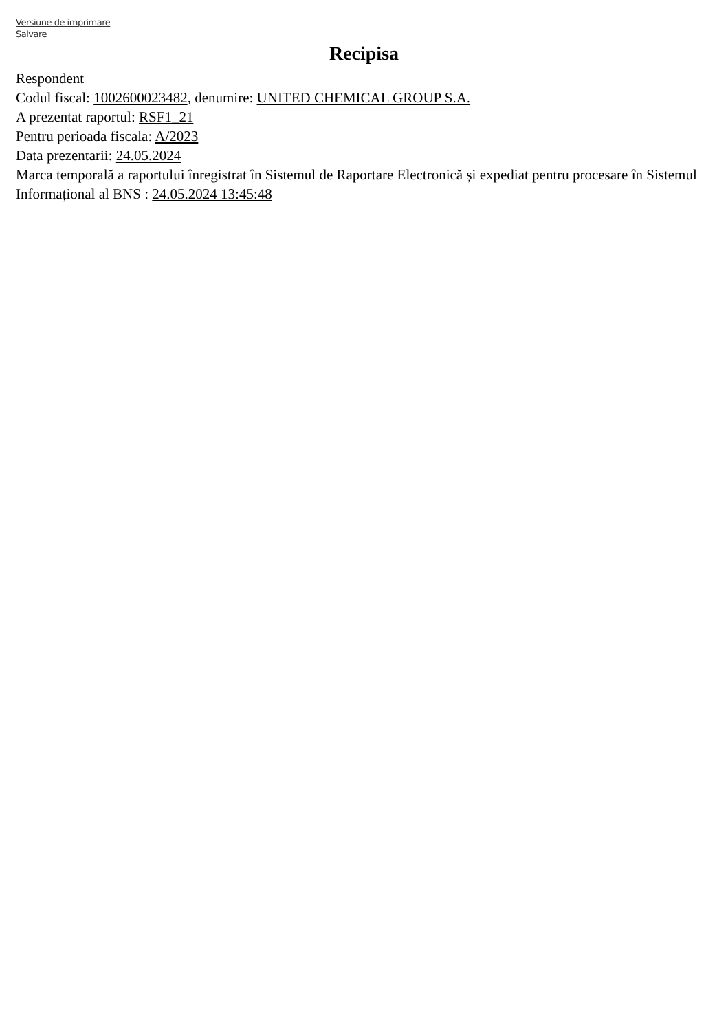Versiune de imprimare
Salvare
Recipisa
Respondent
Codul fiscal: 1002600023482, denumire: UNITED CHEMICAL GROUP S.A.
A prezentat raportul: RSF1_21
Pentru perioada fiscala: A/2023
Data prezentarii: 24.05.2024
Marca temporală a raportului înregistrat în Sistemul de Raportare Electronică și expediat pentru procesare în Sistemul Informațional al BNS : 24.05.2024 13:45:48